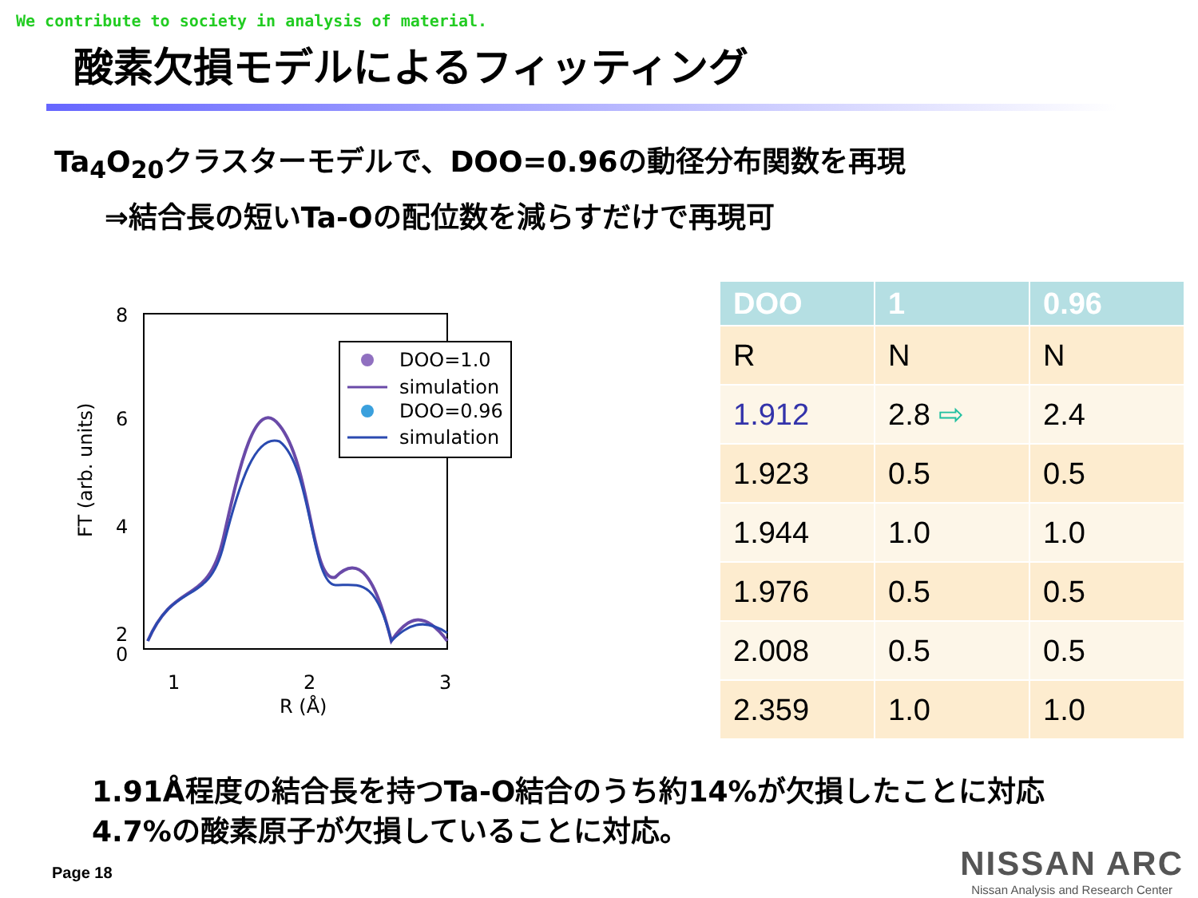We contribute to society in analysis of material.
酸素欠損モデルによるフィッティング
Ta<sub>4</sub>O<sub>20</sub>クラスターモデルで、DOO=0.96の動径分布関数を再現
⇒結合長の短いTa-Oの配位数を減らすだけで再現可
8
6
4
2
0
1
2
3
R (Å)
FT (arb. units)
DOO=1.0
simulation
DOO=0.96
simulation
| DOO | 1 | 0.96 |
| --- | --- | --- |
| R | N | N |
| 1.912 | 2.8 ⇨ | 2.4 |
| 1.923 | 0.5 | 0.5 |
| 1.944 | 1.0 | 1.0 |
| 1.976 | 0.5 | 0.5 |
| 2.008 | 0.5 | 0.5 |
| 2.359 | 1.0 | 1.0 |
1.91Å程度の結合長を持つTa-O結合のうち約14%が欠損したことに対応
4.7%の酸素原子が欠損していることに対応。
Page 18
NISSAN ARC
Nissan Analysis and Research Center